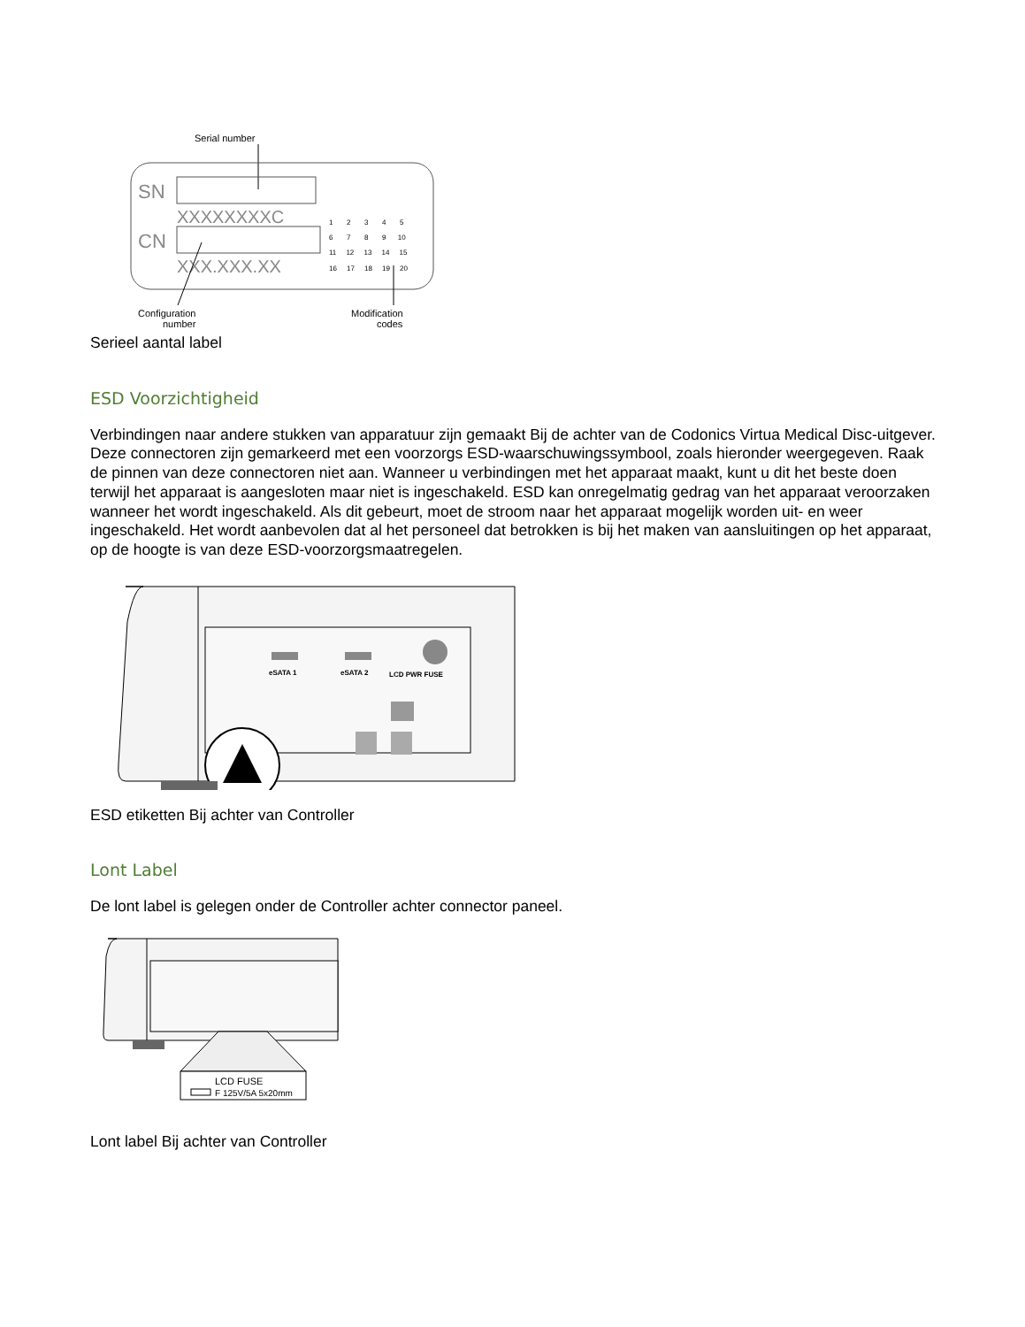Serial number
SN
XXXXXXXXC
CN
XXX.XXX.XX
1 2 3 4 5
6 7 8 9 10
11 12 13 14 15
16 17 18 19 20
Configuration
number
Modification
codes
Serieel aantal label
ESD Voorzichtigheid
Verbindingen naar andere stukken van apparatuur zijn gemaakt Bij de achter van de Codonics Virtua Medical Disc-uitgever. Deze connectoren zijn gemarkeerd met een voorzorgs ESD-waarschuwingssymbool, zoals hieronder weergegeven. Raak de pinnen van deze connectoren niet aan. Wanneer u verbindingen met het apparaat maakt, kunt u dit het beste doen terwijl het apparaat is aangesloten maar niet is ingeschakeld. ESD kan onregelmatig gedrag van het apparaat veroorzaken wanneer het wordt ingeschakeld. Als dit gebeurt, moet de stroom naar het apparaat mogelijk worden uit- en weer ingeschakeld. Het wordt aanbevolen dat al het personeel dat betrokken is bij het maken van aansluitingen op het apparaat, op de hoogte is van deze ESD-voorzorgsmaatregelen.
eSATA 1
eSATA 2
LCD PWR FUSE
ESD etiketten Bij achter van Controller
Lont Label
De lont label is gelegen onder de Controller achter connector paneel.
LCD FUSE
F 125V/5A 5x20mm
Lont label Bij achter van Controller